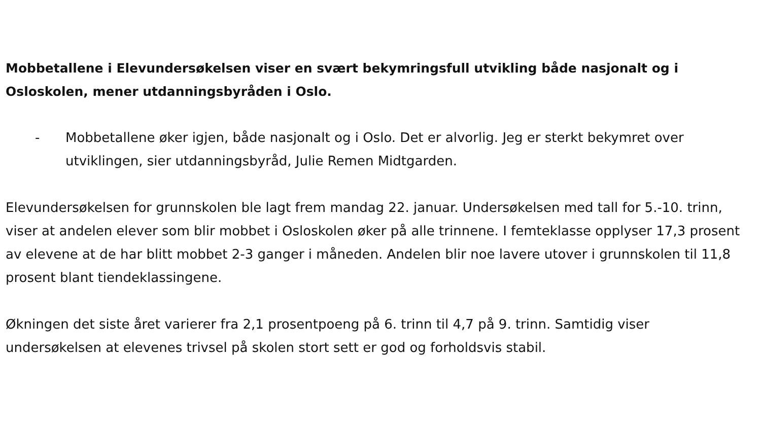Mobbetallene i Elevundersøkelsen viser en svært bekymringsfull utvikling både nasjonalt og i Osloskolen, mener utdanningsbyråden i Oslo.
- Mobbetallene øker igjen, både nasjonalt og i Oslo. Det er alvorlig. Jeg er sterkt bekymret over utviklingen, sier utdanningsbyråd, Julie Remen Midtgarden.
Elevundersøkelsen for grunnskolen ble lagt frem mandag 22. januar. Undersøkelsen med tall for 5.-10. trinn, viser at andelen elever som blir mobbet i Osloskolen øker på alle trinnene. I femteklasse opplyser 17,3 prosent av elevene at de har blitt mobbet 2-3 ganger i måneden. Andelen blir noe lavere utover i grunnskolen til 11,8 prosent blant tiendeklassingene.
Økningen det siste året varierer fra 2,1 prosentpoeng på 6. trinn til 4,7 på 9. trinn. Samtidig viser undersøkelsen at elevenes trivsel på skolen stort sett er god og forholdsvis stabil.